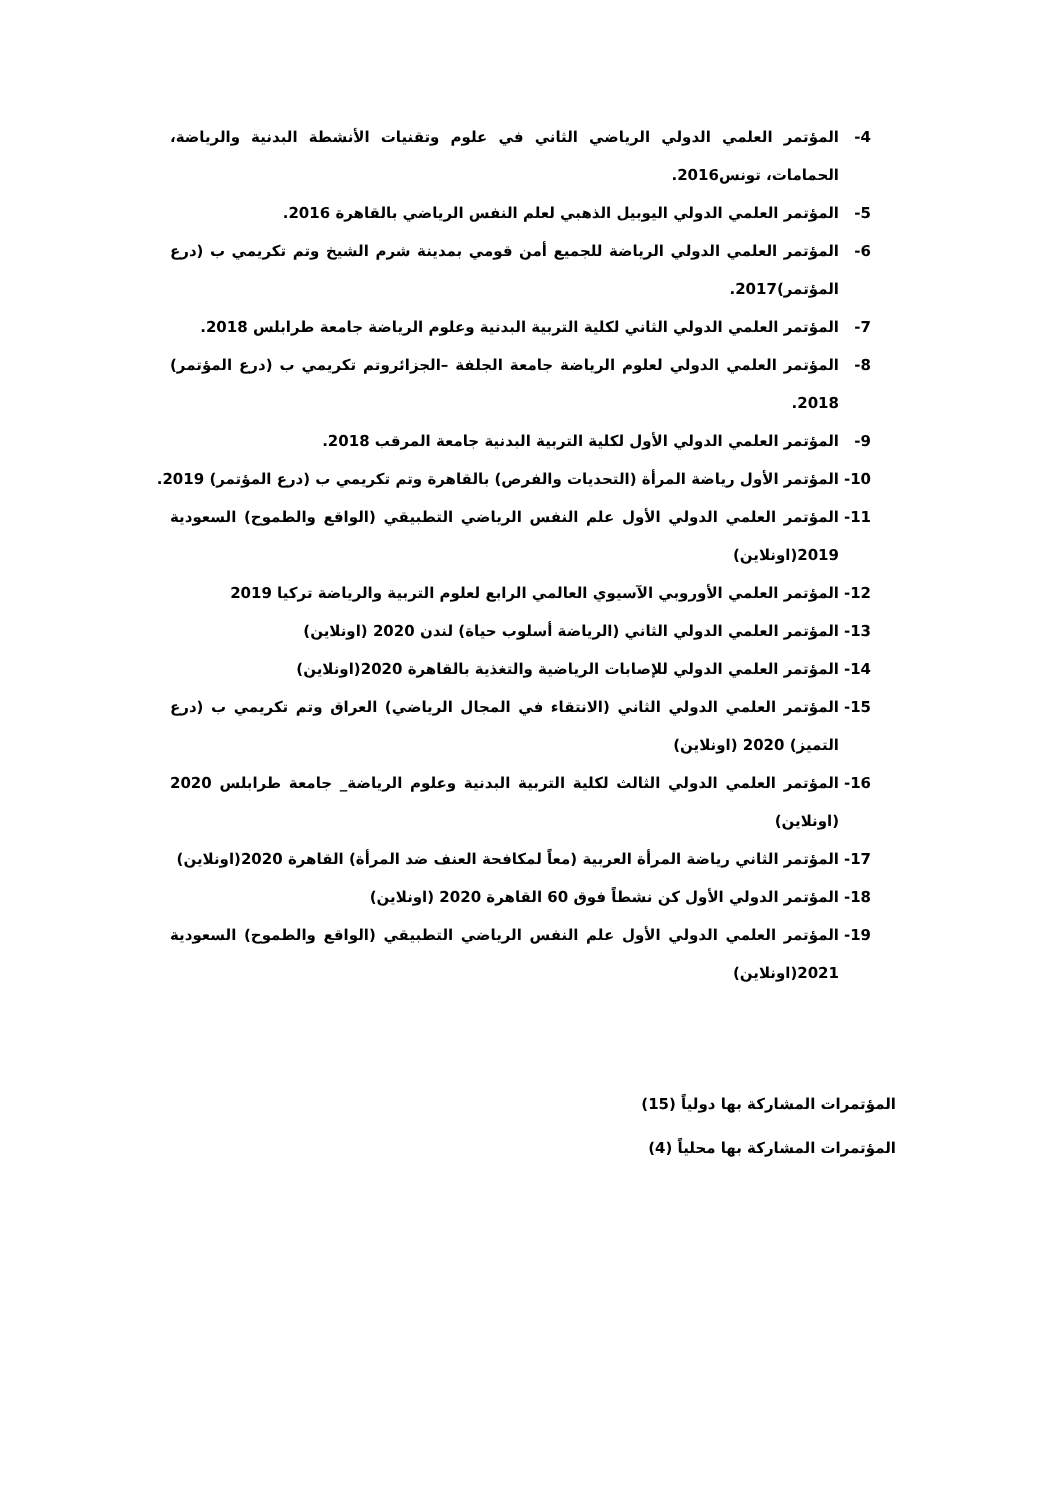4- المؤتمر العلمي الدولي الرياضي الثاني في علوم وتقنيات الأنشطة البدنية والرياضة، الحمامات، تونس2016.
5- المؤتمر العلمي الدولي اليوبيل الذهبي لعلم النفس الرياضي بالقاهرة 2016.
6- المؤتمر العلمي الدولي الرياضة للجميع أمن قومي بمدينة شرم الشيخ وتم تكريمي ب (درع المؤتمر)2017.
7- المؤتمر العلمي الدولي الثاني لكلية التربية البدنية وعلوم الرياضة جامعة طرابلس 2018.
8- المؤتمر العلمي الدولي لعلوم الرياضة جامعة الجلفة –الجزائروتم تكريمي ب (درع المؤتمر) 2018.
9- المؤتمر العلمي الدولي الأول لكلية التربية البدنية جامعة المرقب 2018.
10- المؤتمر الأول رياضة المرأة (التحديات والفرص) بالقاهرة وتم تكريمي ب (درع المؤتمر) 2019.
11- المؤتمر العلمي الدولي الأول علم النفس الرياضي التطبيقي (الواقع والطموح) السعودية 2019(اونلاين)
12- المؤتمر العلمي الأوروبي الآسيوي العالمي الرابع لعلوم التربية والرياضة تركيا 2019
13- المؤتمر العلمي الدولي الثاني (الرياضة أسلوب حياة) لندن 2020 (اونلاين)
14- المؤتمر العلمي الدولي للإصابات الرياضية والتغذية بالقاهرة 2020(اونلاين)
15- المؤتمر العلمي الدولي الثاني (الانتقاء في المجال الرياضي) العراق وتم تكريمي ب (درع التميز) 2020 (اونلاين)
16- المؤتمر العلمي الدولي الثالث لكلية التربية البدنية وعلوم الرياضة_ جامعة طرابلس 2020 (اونلاين)
17- المؤتمر الثاني رياضة المرأة العربية (معاً لمكافحة العنف ضد المرأة) القاهرة 2020(اونلاين)
18- المؤتمر الدولي الأول كن نشطاً فوق 60 القاهرة 2020 (اونلاين)
19- المؤتمر العلمي الدولي الأول علم النفس الرياضي التطبيقي (الواقع والطموح) السعودية 2021(اونلاين)
المؤتمرات المشاركة بها دولياً (15)
المؤتمرات المشاركة بها محلياً (4)